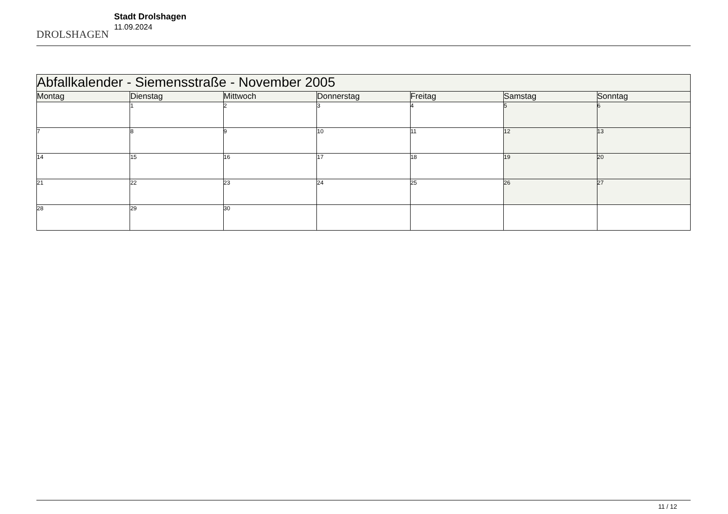DROLSHAGEN
Stadt Drolshagen
11.09.2024
| Abfallkalender - Siemensstraße - November 2005 | | | | | | |
| Montag | Dienstag | Mittwoch | Donnerstag | Freitag | Samstag | Sonntag |
| | 1 | 2 | 3 | 4 | 5 | 6 |
| 7 | 8 | 9 | 10 | 11 | 12 | 13 |
| 14 | 15 | 16 | 17 | 18 | 19 | 20 |
| 21 | 22 | 23 | 24 | 25 | 26 | 27 |
| 28 | 29 | 30 | | | | |
11 / 12